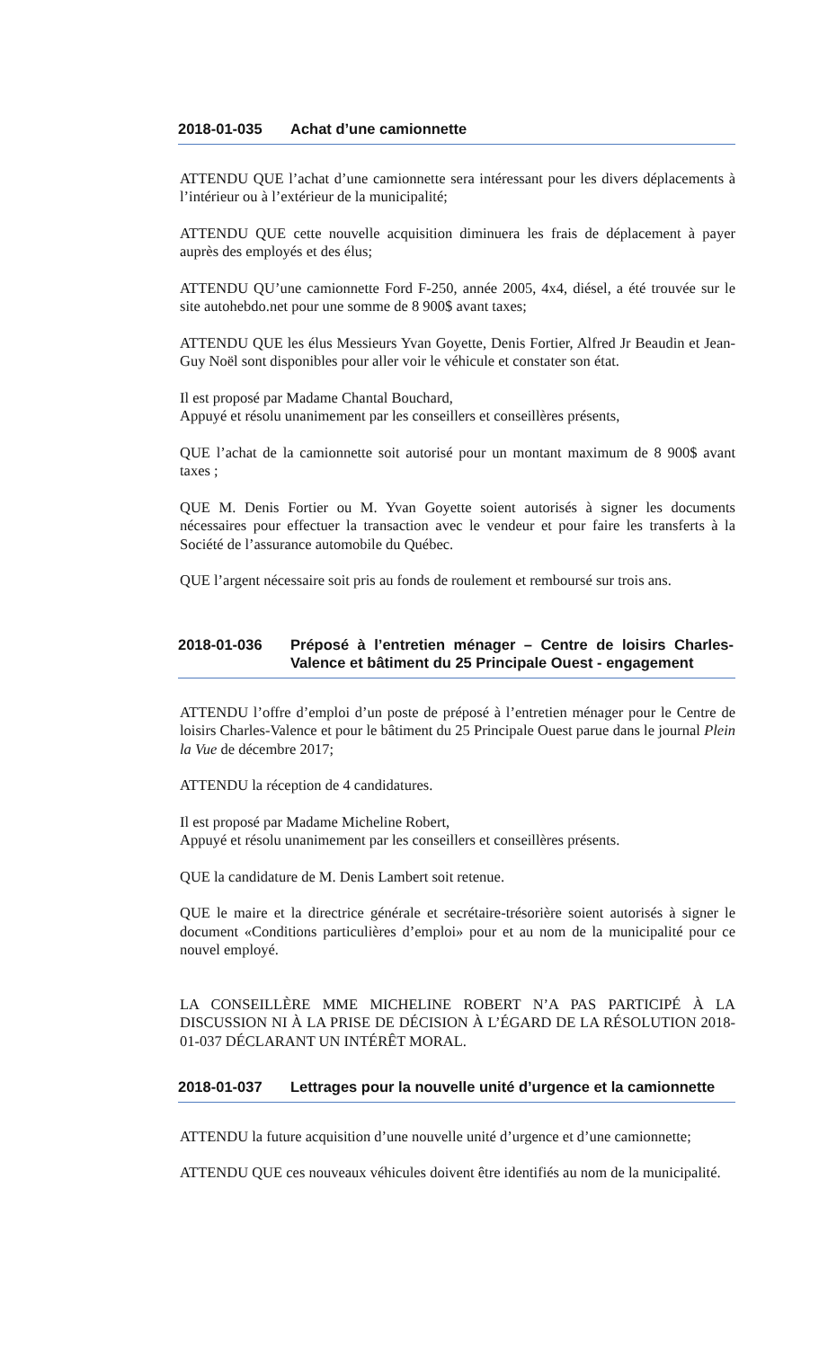2018-01-035 Achat d’une camionnette
ATTENDU QUE l’achat d’une camionnette sera intéressant pour les divers déplacements à l’intérieur ou à l’extérieur de la municipalité;
ATTENDU QUE cette nouvelle acquisition diminuera les frais de déplacement à payer auprès des employés et des élus;
ATTENDU QU’une camionnette Ford F-250, année 2005, 4x4, diésel, a été trouvée sur le site autohebdo.net pour une somme de 8 900$ avant taxes;
ATTENDU QUE les élus Messieurs Yvan Goyette, Denis Fortier, Alfred Jr Beaudin et Jean-Guy Noël sont disponibles pour aller voir le véhicule et constater son état.
Il est proposé par Madame Chantal Bouchard,
Appuyé et résolu unanimement par les conseillers et conseillères présents,
QUE l’achat de la camionnette soit autorisé pour un montant maximum de 8 900$ avant taxes ;
QUE M. Denis Fortier ou M. Yvan Goyette soient autorisés à signer les documents nécessaires pour effectuer la transaction avec le vendeur et pour faire les transferts à la Société de l’assurance automobile du Québec.
QUE l’argent nécessaire soit pris au fonds de roulement et remboursé sur trois ans.
2018-01-036 Préposé à l’entretien ménager – Centre de loisirs Charles-Valence et bâtiment du 25 Principale Ouest - engagement
ATTENDU l’offre d’emploi d’un poste de préposé à l’entretien ménager pour le Centre de loisirs Charles-Valence et pour le bâtiment du 25 Principale Ouest parue dans le journal Plein la Vue de décembre 2017;
ATTENDU la réception de 4 candidatures.
Il est proposé par Madame Micheline Robert,
Appuyé et résolu unanimement par les conseillers et conseillères présents.
QUE la candidature de M. Denis Lambert soit retenue.
QUE le maire et la directrice générale et secrétaire-trésorière soient autorisés à signer le document «Conditions particulières d’emploi» pour et au nom de la municipalité pour ce nouvel employé.
LA CONSEILLÈRE MME MICHELINE ROBERT N’A PAS PARTICIPÉ À LA DISCUSSION NI À LA PRISE DE DÉCISION À L’ÉGARD DE LA RÉSOLUTION 2018-01-037 DÉCLARANT UN INTÉRÊT MORAL.
2018-01-037 Lettrages pour la nouvelle unité d’urgence et la camionnette
ATTENDU la future acquisition d’une nouvelle unité d’urgence et d’une camionnette;
ATTENDU QUE ces nouveaux véhicules doivent être identifiés au nom de la municipalité.